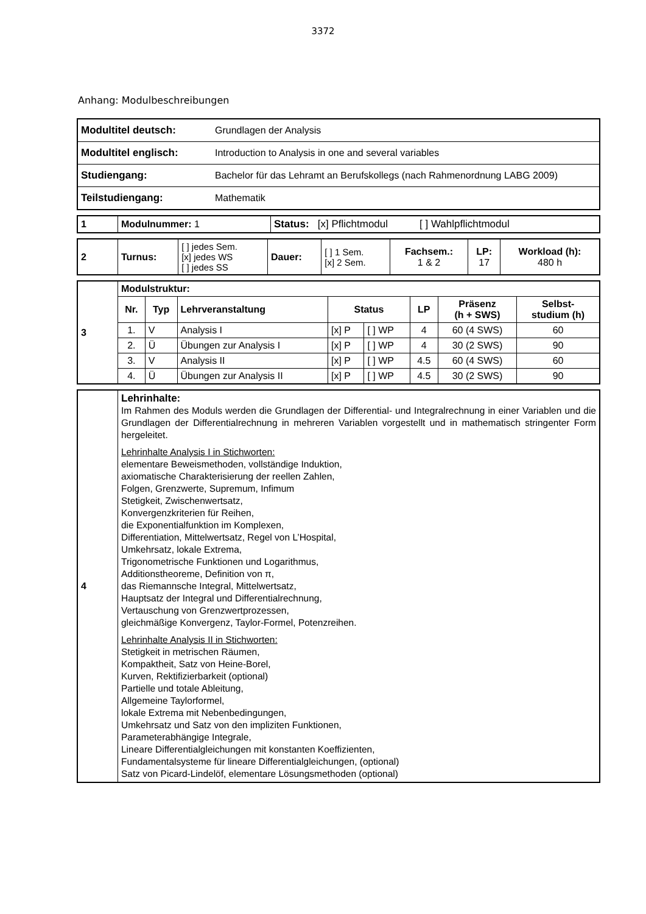3372
Anhang: Modulbeschreibungen
| Modultitel deutsch: | Grundlagen der Analysis |
| Modultitel englisch: | Introduction to Analysis in one and several variables |
| Studiengang: | Bachelor für das Lehramt an Berufskollegs (nach Rahmenordnung LABG 2009) |
| Teilstudiengang: | Mathematik |
| 1 | Modulnummer: 1 | Status: [x] Pflichtmodul [ ] Wahlpflichtmodul |
| 2 | Turnus: | [ ] jedes Sem. [x] jedes WS [ ] jedes SS | Dauer: | [ ] 1 Sem. [x] 2 Sem. | Fachsem.: 1 & 2 | LP: 17 | Workload (h): 480 h |
| 3 | Modulstruktur: | | | | | | | |
| | Nr. | Typ | Lehrveranstaltung | Status | | LP | Präsenz (h + SWS) | Selbst- studium (h) |
| | 1. | V | Analysis I | [x] P | [ ] WP | 4 | 60 (4 SWS) | 60 |
| | 2. | Ü | Übungen zur Analysis I | [x] P | [ ] WP | 4 | 30 (2 SWS) | 90 |
| | 3. | V | Analysis II | [x] P | [ ] WP | 4.5 | 60 (4 SWS) | 60 |
| | 4. | Ü | Übungen zur Analysis II | [x] P | [ ] WP | 4.5 | 30 (2 SWS) | 90 |
| 4 | Lehrinhalte: Im Rahmen des Moduls werden die Grundlagen der Differential- und Integralrechnung in einer Variablen und die Grundlagen der Differentialrechnung in mehreren Variablen vorgestellt und in mathematisch stringenter Form hergeleitet. Lehrinhalte Analysis I in Stichworten: elementare Beweismethoden, vollständige Induktion, axiomatische Charakterisierung der reellen Zahlen, Folgen, Grenzwerte, Supremum, Infimum Stetigkeit, Zwischenwertsatz, Konvergenzkriterien für Reihen, die Exponentialfunktion im Komplexen, Differentiation, Mittelwertsatz, Regel von L’Hospital, Umkehrsatz, lokale Extrema, Trigonometrische Funktionen und Logarithmus, Additionstheoreme, Definition von π, das Riemannsche Integral, Mittelwertsatz, Hauptsatz der Integral und Differentialrechnung, Vertauschung von Grenzwertprozessen, gleichmäßige Konvergenz, Taylor-Formel, Potenzreihen. Lehrinhalte Analysis II in Stichworten: Stetigkeit in metrischen Räumen, Kompaktheit, Satz von Heine-Borel, Kurven, Rektifizierbarkeit (optional) Partielle und totale Ableitung, Allgemeine Taylorformel, lokale Extrema mit Nebenbedingungen, Umkehrsatz und Satz von den impliziten Funktionen, Parameterabhängige Integrale, Lineare Differentialgleichungen mit konstanten Koeffizienten, Fundamentalsysteme für lineare Differentialgleichungen, (optional) Satz von Picard-Lindelöf, elementare Lösungsmethoden (optional) |